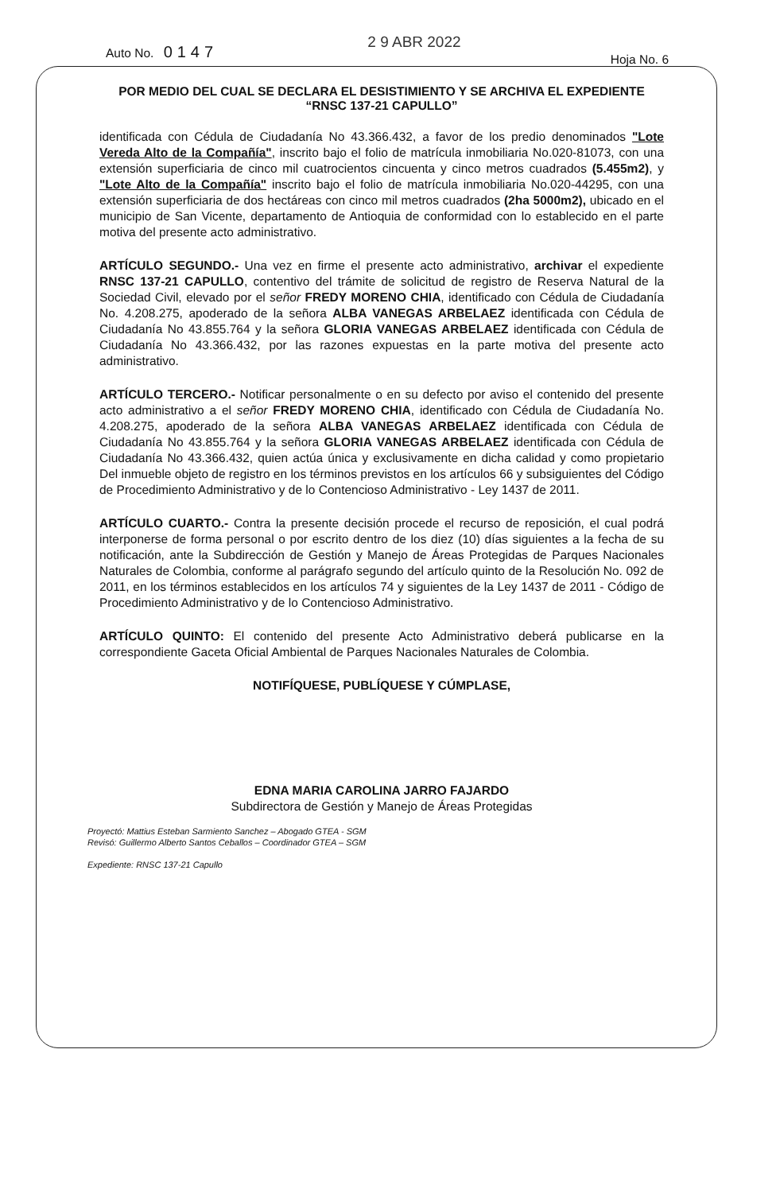Auto No. 0147
2 9 ABR 2022
Hoja No. 6
POR MEDIO DEL CUAL SE DECLARA EL DESISTIMIENTO Y SE ARCHIVA EL EXPEDIENTE
“RNSC 137-21 CAPULLO”
identificada con Cédula de Ciudadanía No 43.366.432, a favor de los predio denominados "Lote Vereda Alto de la Compañía", inscrito bajo el folio de matrícula inmobiliaria No.020-81073, con una extensión superficiaria de cinco mil cuatrocientos cincuenta y cinco metros cuadrados (5.455m2), y "Lote Alto de la Compañía" inscrito bajo el folio de matrícula inmobiliaria No.020-44295, con una extensión superficiaria de dos hectáreas con cinco mil metros cuadrados (2ha 5000m2), ubicado en el municipio de San Vicente, departamento de Antioquia de conformidad con lo establecido en el parte motiva del presente acto administrativo.
ARTÍCULO SEGUNDO.- Una vez en firme el presente acto administrativo, archivar el expediente RNSC 137-21 CAPULLO, contentivo del trámite de solicitud de registro de Reserva Natural de la Sociedad Civil, elevado por el señor FREDY MORENO CHIA, identificado con Cédula de Ciudadanía No. 4.208.275, apoderado de la señora ALBA VANEGAS ARBELAEZ identificada con Cédula de Ciudadanía No 43.855.764 y la señora GLORIA VANEGAS ARBELAEZ identificada con Cédula de Ciudadanía No 43.366.432, por las razones expuestas en la parte motiva del presente acto administrativo.
ARTÍCULO TERCERO.- Notificar personalmente o en su defecto por aviso el contenido del presente acto administrativo a el señor FREDY MORENO CHIA, identificado con Cédula de Ciudadanía No. 4.208.275, apoderado de la señora ALBA VANEGAS ARBELAEZ identificada con Cédula de Ciudadanía No 43.855.764 y la señora GLORIA VANEGAS ARBELAEZ identificada con Cédula de Ciudadanía No 43.366.432, quien actúa única y exclusivamente en dicha calidad y como propietario Del inmueble objeto de registro en los términos previstos en los artículos 66 y subsiguientes del Código de Procedimiento Administrativo y de lo Contencioso Administrativo - Ley 1437 de 2011.
ARTÍCULO CUARTO.- Contra la presente decisión procede el recurso de reposición, el cual podrá interponerse de forma personal o por escrito dentro de los diez (10) días siguientes a la fecha de su notificación, ante la Subdirección de Gestión y Manejo de Áreas Protegidas de Parques Nacionales Naturales de Colombia, conforme al parágrafo segundo del artículo quinto de la Resolución No. 092 de 2011, en los términos establecidos en los artículos 74 y siguientes de la Ley 1437 de 2011 - Código de Procedimiento Administrativo y de lo Contencioso Administrativo.
ARTÍCULO QUINTO: El contenido del presente Acto Administrativo deberá publicarse en la correspondiente Gaceta Oficial Ambiental de Parques Nacionales Naturales de Colombia.
NOTIFÍQUESE, PUBLÍQUESE Y CÚMPLASE,
EDNA MARIA CAROLINA JARRO FAJARDO
Subdirectora de Gestión y Manejo de Áreas Protegidas
Proyectó: Mattius Esteban Sarmiento Sanchez – Abogado GTEA - SGM
Revisó: Guillermo Alberto Santos Ceballos – Coordinador GTEA – SGM
Expediente: RNSC 137-21 Capullo